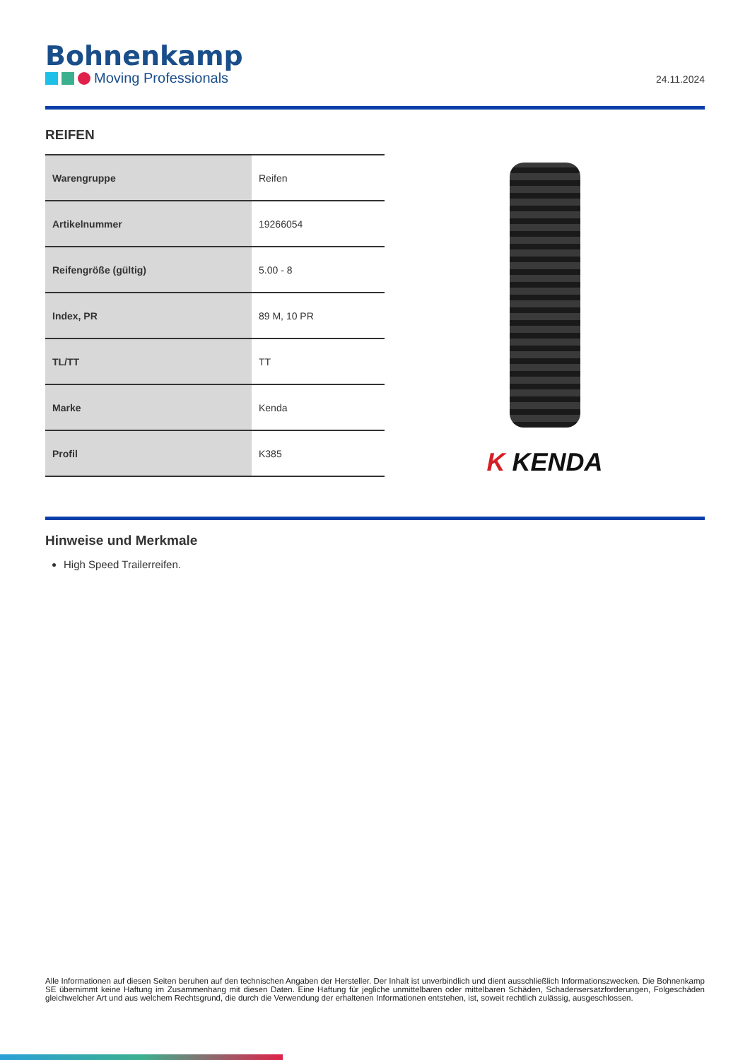Bohnenkamp
Moving Professionals
24.11.2024
REIFEN
| Warengruppe | Reifen |
| Artikelnummer | 19266054 |
| Reifengröße (gültig) | 5.00 - 8 |
| Index, PR | 89 M, 10 PR |
| TL/TT | TT |
| Marke | Kenda |
| Profil | K385 |
K KENDA
Hinweise und Merkmale
High Speed Trailerreifen.
Alle Informationen auf diesen Seiten beruhen auf den technischen Angaben der Hersteller. Der Inhalt ist unverbindlich und dient ausschließlich Informationszwecken. Die Bohnenkamp SE übernimmt keine Haftung im Zusammenhang mit diesen Daten. Eine Haftung für jegliche unmittelbaren oder mittelbaren Schäden, Schadensersatzforderungen, Folgeschäden gleichwelcher Art und aus welchem Rechtsgrund, die durch die Verwendung der erhaltenen Informationen entstehen, ist, soweit rechtlich zulässig, ausgeschlossen.